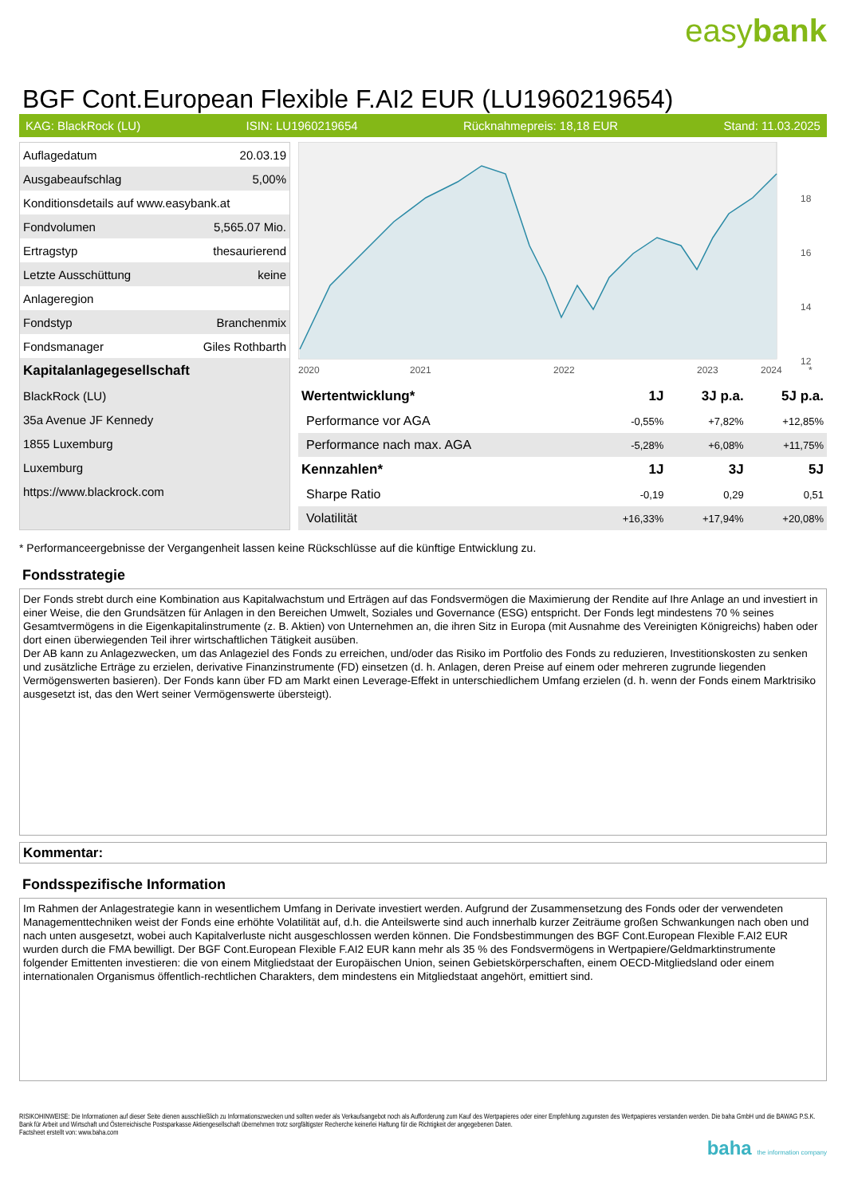easybank
BGF Cont.European Flexible F.AI2 EUR (LU1960219654)
KAG: BlackRock (LU) ISIN: LU1960219654 Rücknahmepreis: 18,18 EUR Stand: 11.03.2025
| Auflagedatum | 20.03.19 |
| Ausgabeaufschlag | 5,00% |
| Konditionsdetails auf www.easybank.at | |
| Fondvolumen | 5,565.07 Mio. |
| Ertragstyp | thesaurierend |
| Letzte Ausschüttung | keine |
| Anlageregion | |
| Fondstyp | Branchenmix |
| Fondsmanager | Giles Rothbarth |
| Kapitalanlagegesellschaft | |
| BlackRock (LU) | |
| 35a Avenue JF Kennedy | |
| 1855 Luxemburg | |
| Luxemburg | |
| https://www.blackrock.com | |
18
16
14
12
2020
2021
2022
2023
2024
*
| Wertentwicklung* | 1J | 3J p.a. | 5J p.a. |
| --- | --- | --- | --- |
| Performance vor AGA | -0,55% | +7,82% | +12,85% |
| Performance nach max. AGA | -5,28% | +6,08% | +11,75% |
| Kennzahlen* | 1J | 3J | 5J |
| Sharpe Ratio | -0,19 | 0,29 | 0,51 |
| Volatilität | +16,33% | +17,94% | +20,08% |
* Performanceergebnisse der Vergangenheit lassen keine Rückschlüsse auf die künftige Entwicklung zu.
Fondsstrategie
Der Fonds strebt durch eine Kombination aus Kapitalwachstum und Erträgen auf das Fondsvermögen die Maximierung der Rendite auf Ihre Anlage an und investiert in einer Weise, die den Grundsätzen für Anlagen in den Bereichen Umwelt, Soziales und Governance (ESG) entspricht. Der Fonds legt mindestens 70 % seines Gesamtvermögens in die Eigenkapitalinstrumente (z. B. Aktien) von Unternehmen an, die ihren Sitz in Europa (mit Ausnahme des Vereinigten Königreichs) haben oder dort einen überwiegenden Teil ihrer wirtschaftlichen Tätigkeit ausüben.
Der AB kann zu Anlagezwecken, um das Anlageziel des Fonds zu erreichen, und/oder das Risiko im Portfolio des Fonds zu reduzieren, Investitionskosten zu senken und zusätzliche Erträge zu erzielen, derivative Finanzinstrumente (FD) einsetzen (d. h. Anlagen, deren Preise auf einem oder mehreren zugrunde liegenden Vermögenswerten basieren). Der Fonds kann über FD am Markt einen Leverage-Effekt in unterschiedlichem Umfang erzielen (d. h. wenn der Fonds einem Marktrisiko ausgesetzt ist, das den Wert seiner Vermögenswerte übersteigt).
Kommentar:
Fondsspezifische Information
Im Rahmen der Anlagestrategie kann in wesentlichem Umfang in Derivate investiert werden. Aufgrund der Zusammensetzung des Fonds oder der verwendeten Managementtechniken weist der Fonds eine erhöhte Volatilität auf, d.h. die Anteilswerte sind auch innerhalb kurzer Zeiträume großen Schwankungen nach oben und nach unten ausgesetzt, wobei auch Kapitalverluste nicht ausgeschlossen werden können. Die Fondsbestimmungen des BGF Cont.European Flexible F.AI2 EUR wurden durch die FMA bewilligt. Der BGF Cont.European Flexible F.AI2 EUR kann mehr als 35 % des Fondsvermögens in Wertpapiere/Geldmarktinstrumente folgender Emittenten investieren: die von einem Mitgliedstaat der Europäischen Union, seinen Gebietskörperschaften, einem OECD-Mitgliedsland oder einem internationalen Organismus öffentlich-rechtlichen Charakters, dem mindestens ein Mitgliedstaat angehört, emittiert sind.
RISIKOHINWEISE: Die Informationen auf dieser Seite dienen ausschließlich zu Informationszwecken und sollten weder als Verkaufsangebot noch als Aufforderung zum Kauf des Wertpapieres oder einer Empfehlung zugunsten des Wertpapieres verstanden werden. Die baha GmbH und die BAWAG P.S.K. Bank für Arbeit und Wirtschaft und Österreichische Postsparkasse Aktiengesellschaft übernehmen trotz sorgfältigster Recherche keinerlei Haftung für die Richtigkeit der angegebenen Daten.
Factsheet erstellt von: www.baha.com
baha the information company